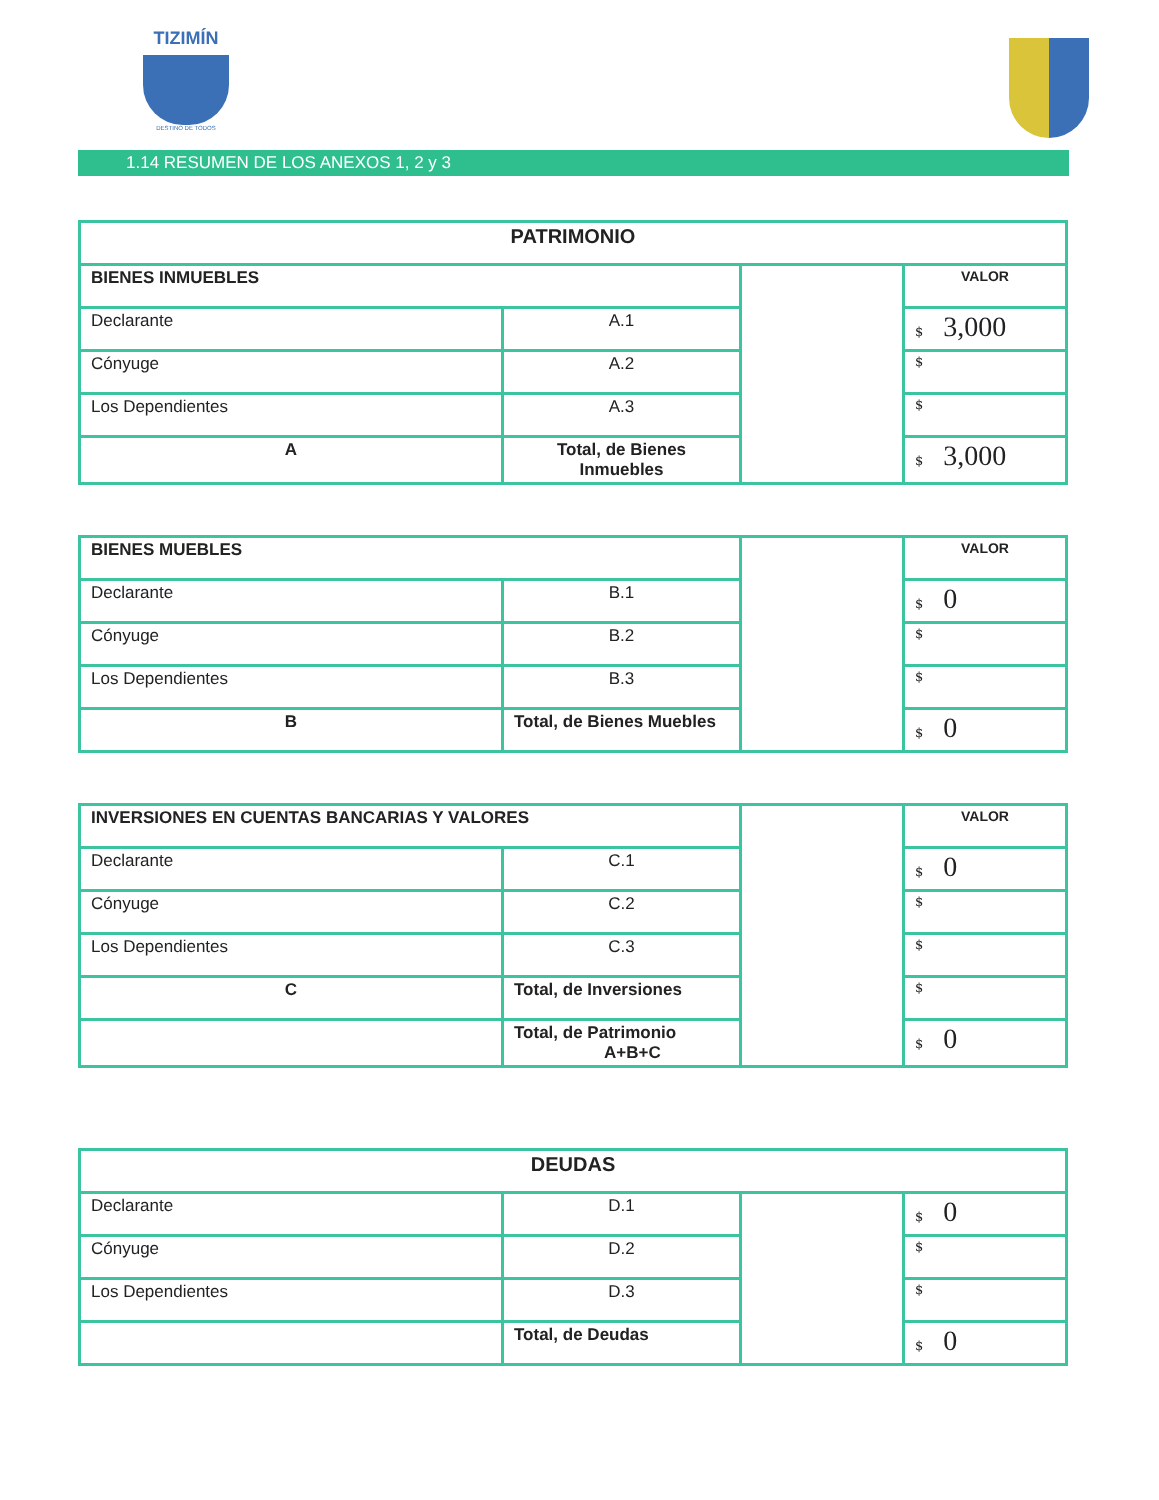TIZIMÍN
DESTINO DE TODOS
1.14 RESUMEN DE LOS ANEXOS 1, 2 y 3
| PATRIMONIO | | | |
| BIENES INMUEBLES | | | VALOR |
| Declarante | A.1 | | $ 3,000 |
| Cónyuge | A.2 | | $ |
| Los Dependientes | A.3 | | $ |
| A | Total, de Bienes Inmuebles | | $ 3,000 |
| BIENES MUEBLES | | | VALOR |
| Declarante | B.1 | | $ 0 |
| Cónyuge | B.2 | | $ |
| Los Dependientes | B.3 | | $ |
| B | Total, de Bienes Muebles | | $ 0 |
| INVERSIONES EN CUENTAS BANCARIAS Y VALORES | | | VALOR |
| Declarante | C.1 | | $ 0 |
| Cónyuge | C.2 | | $ |
| Los Dependientes | C.3 | | $ |
| C | Total, de Inversiones | | $ |
| | Total, de Patrimonio A+B+C | | $ 0 |
| DEUDAS | | | |
| Declarante | D.1 | | $ 0 |
| Cónyuge | D.2 | | $ |
| Los Dependientes | D.3 | | $ |
| | Total, de Deudas | | $ 0 |